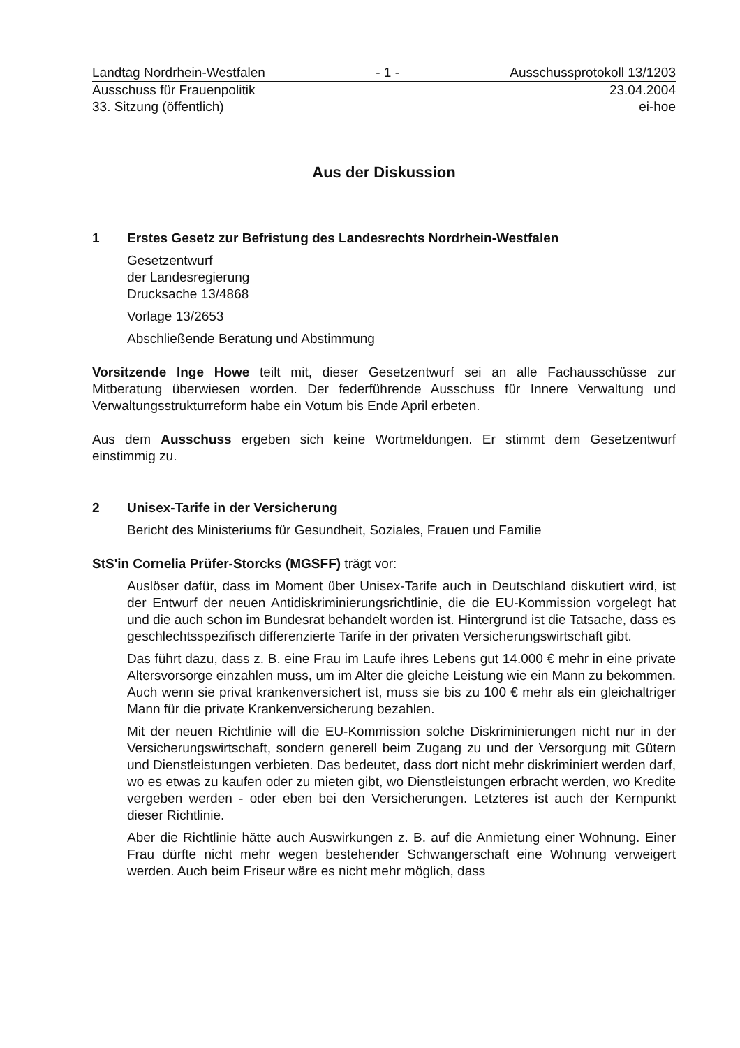Landtag Nordrhein-Westfalen - 1 - Ausschussprotokoll 13/1203
Ausschuss für Frauenpolitik 23.04.2004
33. Sitzung (öffentlich) ei-hoe
Aus der Diskussion
1 Erstes Gesetz zur Befristung des Landesrechts Nordrhein-Westfalen
Gesetzentwurf
der Landesregierung
Drucksache 13/4868
Vorlage 13/2653
Abschließende Beratung und Abstimmung
Vorsitzende Inge Howe teilt mit, dieser Gesetzentwurf sei an alle Fachausschüsse zur Mitberatung überwiesen worden. Der federführende Ausschuss für Innere Verwaltung und Verwaltungsstrukturreform habe ein Votum bis Ende April erbeten.
Aus dem Ausschuss ergeben sich keine Wortmeldungen. Er stimmt dem Gesetzentwurf einstimmig zu.
2 Unisex-Tarife in der Versicherung
Bericht des Ministeriums für Gesundheit, Soziales, Frauen und Familie
StS'in Cornelia Prüfer-Storcks (MGSFF) trägt vor:
Auslöser dafür, dass im Moment über Unisex-Tarife auch in Deutschland diskutiert wird, ist der Entwurf der neuen Antidiskriminierungsrichtlinie, die die EU-Kommission vorgelegt hat und die auch schon im Bundesrat behandelt worden ist. Hintergrund ist die Tatsache, dass es geschlechtsspezifisch differenzierte Tarife in der privaten Versicherungswirtschaft gibt.
Das führt dazu, dass z. B. eine Frau im Laufe ihres Lebens gut 14.000 € mehr in eine private Altersvorsorge einzahlen muss, um im Alter die gleiche Leistung wie ein Mann zu bekommen. Auch wenn sie privat krankenversichert ist, muss sie bis zu 100 € mehr als ein gleichaltriger Mann für die private Krankenversicherung bezahlen.
Mit der neuen Richtlinie will die EU-Kommission solche Diskriminierungen nicht nur in der Versicherungswirtschaft, sondern generell beim Zugang zu und der Versorgung mit Gütern und Dienstleistungen verbieten. Das bedeutet, dass dort nicht mehr diskriminiert werden darf, wo es etwas zu kaufen oder zu mieten gibt, wo Dienstleistungen erbracht werden, wo Kredite vergeben werden - oder eben bei den Versicherungen. Letzteres ist auch der Kernpunkt dieser Richtlinie.
Aber die Richtlinie hätte auch Auswirkungen z. B. auf die Anmietung einer Wohnung. Einer Frau dürfte nicht mehr wegen bestehender Schwangerschaft eine Wohnung verweigert werden. Auch beim Friseur wäre es nicht mehr möglich, dass